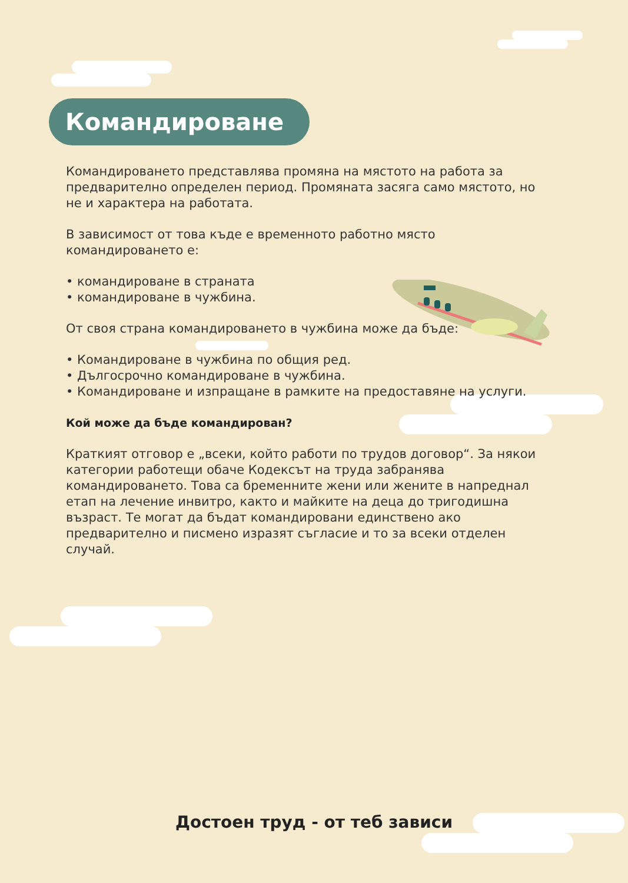Командироване
Командироването представлява промяна на мястото на работа за предварително определен период. Промяната засяга само мястото, но не и характера на работата.
В зависимост от това къде е временното работно място командироването е:
• командироване в страната
• командироване в чужбина.
От своя страна командироването в чужбина може да бъде:
• Командироване в чужбина по общия ред.
• Дългосрочно командироване в чужбина.
• Командироване и изпращане в рамките на предоставяне на услуги.
Кой може да бъде командирован?
Краткият отговор е „всеки, който работи по трудов договор“. За някои категории работещи обаче Кодексът на труда забранява командироването. Това са бременните жени или жените в напреднал етап на лечение инвитро, както и майките на деца до тригодишна възраст. Те могат да бъдат командировани единствено ако предварително и писмено изразят съгласие и то за всеки отделен случай.
Достоен труд - от теб зависи